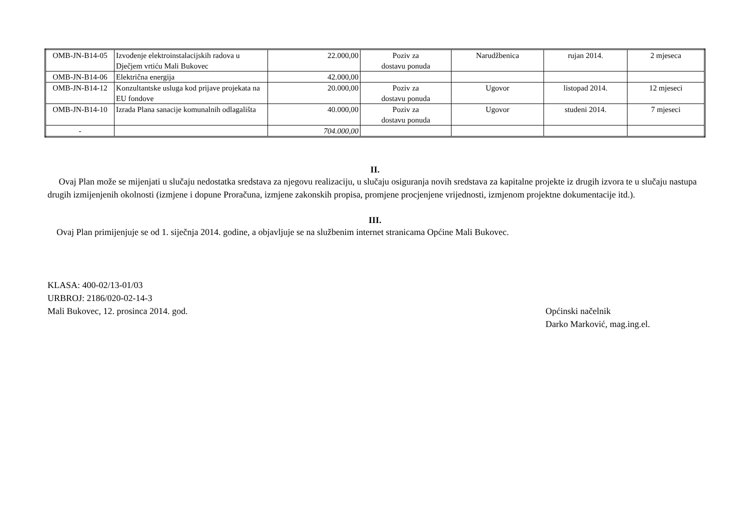| OMB-JN-B14-05 | Izvođenje elektroinstalacijskih radova u Dječjem vrtiću Mali Bukovec | 22.000,00 | Poziv za dostavu ponuda | Narudžbenica | rujan 2014. | 2 mjeseca |
| OMB-JN-B14-06 | Električna energija | 42.000,00 | | | | |
| OMB-JN-B14-12 | Konzultantske usluga kod prijave projekata na EU fondove | 20.000,00 | Poziv za dostavu ponuda | Ugovor | listopad 2014. | 12 mjeseci |
| OMB-JN-B14-10 | Izrada Plana sanacije komunalnih odlagališta | 40.000,00 | Poziv za dostavu ponuda | Ugovor | studeni 2014. | 7 mjeseci |
| - | | 704.000,00 | | | | |
II.
Ovaj Plan može se mijenjati u slučaju nedostatka sredstava za njegovu realizaciju, u slučaju osiguranja novih sredstava za kapitalne projekte iz drugih izvora te u slučaju nastupa drugih izmijenjenih okolnosti (izmjene i dopune Proračuna, izmjene zakonskih propisa, promjene procjenjene vrijednosti, izmjenom projektne dokumentacije itd.).
III.
Ovaj Plan primijenjuje se od 1. siječnja 2014. godine, a objavljuje se na službenim internet stranicama Općine Mali Bukovec.
KLASA: 400-02/13-01/03
URBROJ: 2186/020-02-14-3
Mali Bukovec, 12. prosinca 2014. god.
Općinski načelnik
Darko Marković, mag.ing.el.